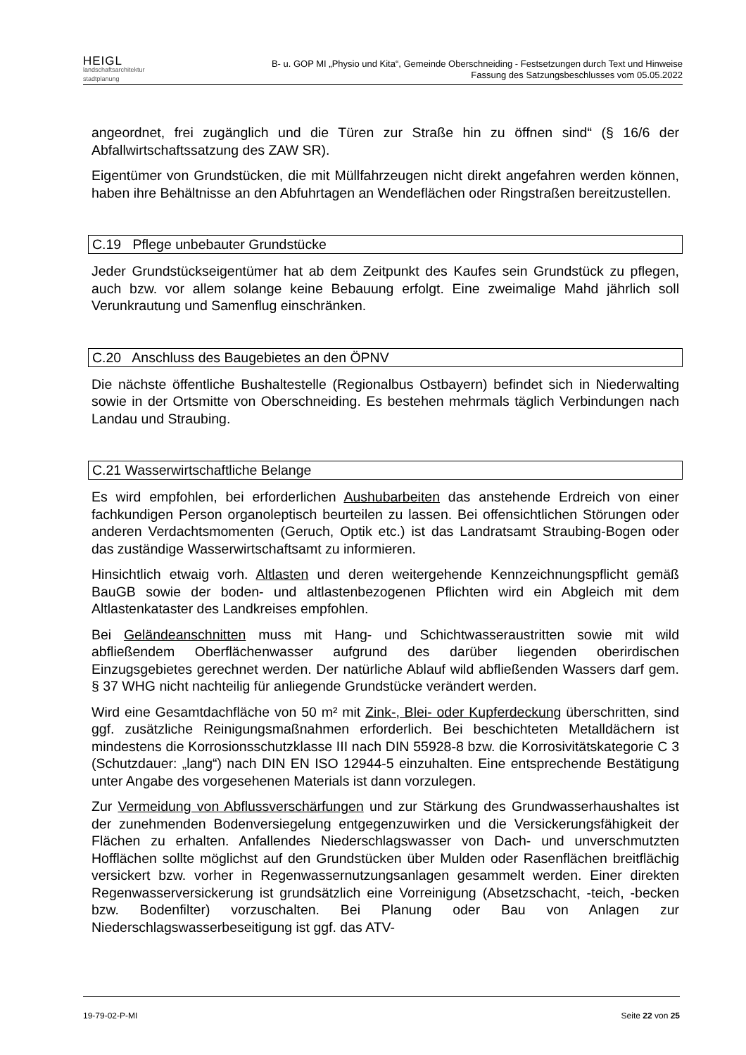HEIGL
landschaftsarchitektur
stadtplanung
B- u. GOP MI „Physio und Kita“, Gemeinde Oberschneiding - Festsetzungen durch Text und Hinweise
Fassung des Satzungsbeschlusses vom 05.05.2022
angeordnet, frei zugänglich und die Türen zur Straße hin zu öffnen sind“ (§ 16/6 der Abfallwirtschaftssatzung des ZAW SR).
Eigentümer von Grundstücken, die mit Müllfahrzeugen nicht direkt angefahren werden können, haben ihre Behältnisse an den Abfuhrtagen an Wendeflächen oder Ringstraßen bereitzustellen.
C.19 Pflege unbebauter Grundstücke
Jeder Grundstückseigentümer hat ab dem Zeitpunkt des Kaufes sein Grundstück zu pflegen, auch bzw. vor allem solange keine Bebauung erfolgt. Eine zweimalige Mahd jährlich soll Verunkrautung und Samenflug einschränken.
C.20 Anschluss des Baugebietes an den ÖPNV
Die nächste öffentliche Bushaltestelle (Regionalbus Ostbayern) befindet sich in Niederwalting sowie in der Ortsmitte von Oberschneiding. Es bestehen mehrmals täglich Verbindungen nach Landau und Straubing.
C.21 Wasserwirtschaftliche Belange
Es wird empfohlen, bei erforderlichen Aushubarbeiten das anstehende Erdreich von einer fachkundigen Person organoleptisch beurteilen zu lassen. Bei offensichtlichen Störungen oder anderen Verdachtsmomenten (Geruch, Optik etc.) ist das Landratsamt Straubing-Bogen oder das zuständige Wasserwirtschaftsamt zu informieren.
Hinsichtlich etwaig vorh. Altlasten und deren weitergehende Kennzeichnungspflicht gemäß BauGB sowie der boden- und altlastenbezogenen Pflichten wird ein Abgleich mit dem Altlastenkataster des Landkreises empfohlen.
Bei Geländeanschnitten muss mit Hang- und Schichtwasseraustritten sowie mit wild abfließendem Oberflächenwasser aufgrund des darüber liegenden oberirdischen Einzugsgebietes gerechnet werden. Der natürliche Ablauf wild abfließenden Wassers darf gem. § 37 WHG nicht nachteilig für anliegende Grundstücke verändert werden.
Wird eine Gesamtdachfläche von 50 m² mit Zink-, Blei- oder Kupferdeckung überschritten, sind ggf. zusätzliche Reinigungsmaßnahmen erforderlich. Bei beschichteten Metalldächern ist mindestens die Korrosionsschutzklasse III nach DIN 55928-8 bzw. die Korrosivitätskategorie C 3 (Schutzdauer: „lang“) nach DIN EN ISO 12944-5 einzuhalten. Eine entsprechende Bestätigung unter Angabe des vorgesehenen Materials ist dann vorzulegen.
Zur Vermeidung von Abflussverschärfungen und zur Stärkung des Grundwasserhaushaltes ist der zunehmenden Bodenversiegelung entgegenzuwirken und die Versickerungsfähigkeit der Flächen zu erhalten. Anfallendes Niederschlagswasser von Dach- und unverschmutzten Hofflächen sollte möglichst auf den Grundstücken über Mulden oder Rasenflächen breitflächig versickert bzw. vorher in Regenwassernutzungsanlagen gesammelt werden. Einer direkten Regenwasserversickerung ist grundsätzlich eine Vorreinigung (Absetzschacht, -teich, -becken bzw. Bodenfilter) vorzuschalten. Bei Planung oder Bau von Anlagen zur Niederschlagswasserbeseitigung ist ggf. das ATV-
19-79-02-P-MI Seite 22 von 25